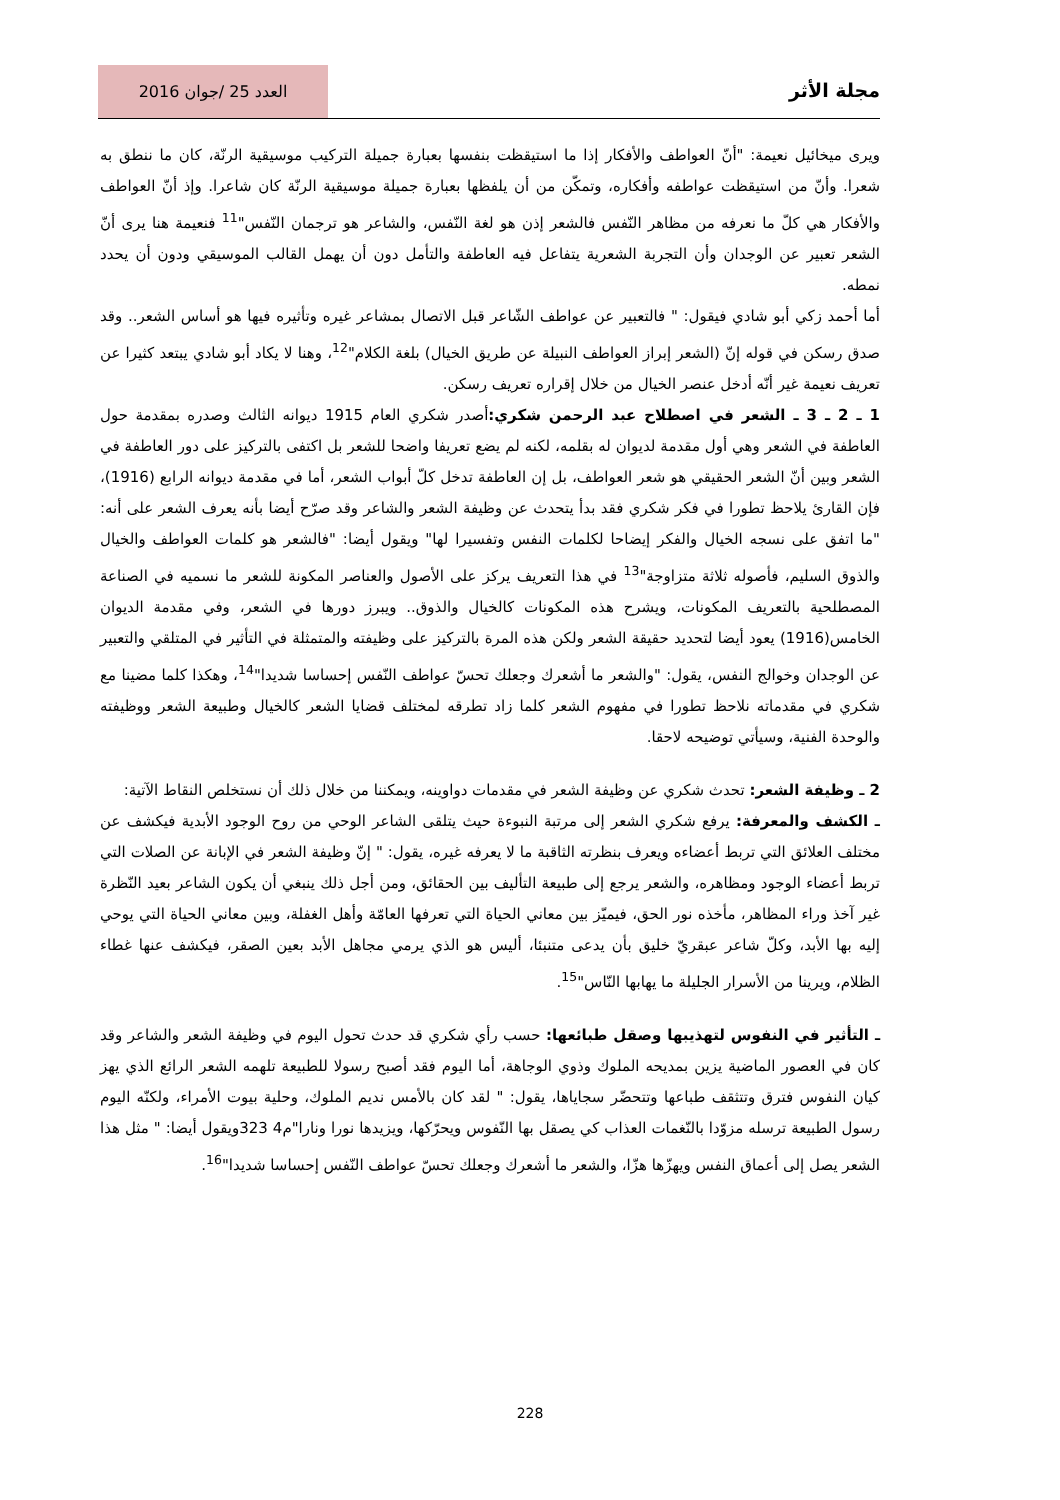مجلة الأثر
العدد 25 /جوان 2016
ويرى ميخائيل نعيمة: "أنّ العواطف والأفكار إذا ما استيقظت بنفسها بعبارة جميلة التركيب موسيقية الرنّة، كان ما ننطق به شعرا. وأنّ من استيقظت عواطفه وأفكاره، وتمكّن من أن يلفظها بعبارة جميلة موسيقية الرنّة كان شاعرا. وإذ أنّ العواطف والأفكار هي كلّ ما نعرفه من مظاهر النّفس فالشعر إذن هو لغة النّفس، والشاعر هو ترجمان النّفس"<sup>11</sup> فنعيمة هنا يرى أنّ الشعر تعبير عن الوجدان وأن التجربة الشعرية يتفاعل فيه العاطفة والتأمل دون أن يهمل القالب الموسيقي ودون أن يحدد نمطه.
أما أحمد زكي أبو شادي فيقول: " فالتعبير عن عواطف الشّاعر قبل الاتصال بمشاعر غيره وتأثيره فيها هو أساس الشعر.. وقد صدق رسكن في قوله إنّ (الشعر إبراز العواطف النبيلة عن طريق الخيال) بلغة الكلام"<sup>12</sup>، وهنا لا يكاد أبو شادي يبتعد كثيرا عن تعريف نعيمة غير أنّه أدخل عنصر الخيال من خلال إقراره تعريف رسكن.
1 ـ 2 ـ 3 ـ الشعر في اصطلاح عبد الرحمن شكري: أصدر شكري العام 1915 ديوانه الثالث وصدره بمقدمة حول العاطفة في الشعر وهي أول مقدمة لديوان له بقلمه، لكنه لم يضع تعريفا واضحا للشعر بل اكتفى بالتركيز على دور العاطفة في الشعر وبين أنّ الشعر الحقيقي هو شعر العواطف، بل إن العاطفة تدخل كلّ أبواب الشعر، أما في مقدمة ديوانه الرابع (1916)، فإن القارئ يلاحظ تطورا في فكر شكري فقد بدأ يتحدث عن وظيفة الشعر والشاعر وقد صرّح أيضا بأنه يعرف الشعر على أنه: "ما اتفق على نسجه الخيال والفكر إيضاحا لكلمات النفس وتفسيرا لها" ويقول أيضا: "فالشعر هو كلمات العواطف والخيال والذوق السليم، فأصوله ثلاثة متزاوجة"<sup>13</sup> في هذا التعريف يركز على الأصول والعناصر المكونة للشعر ما نسميه في الصناعة المصطلحية بالتعريف المكونات، ويشرح هذه المكونات كالخيال والذوق.. ويبرز دورها في الشعر، وفي مقدمة الديوان الخامس(1916) يعود أيضا لتحديد حقيقة الشعر ولكن هذه المرة بالتركيز على وظيفته والمتمثلة في التأثير في المتلقي والتعبير عن الوجدان وخوالج النفس، يقول: "والشعر ما أشعرك وجعلك تحسّ عواطف النّفس إحساسا شديدا"<sup>14</sup>، وهكذا كلما مضينا مع شكري في مقدماته نلاحظ تطورا في مفهوم الشعر كلما زاد تطرقه لمختلف قضايا الشعر كالخيال وطبيعة الشعر ووظيفته والوحدة الفنية، وسيأتي توضيحه لاحقا.
2 ـ وظيفة الشعر: تحدث شكري عن وظيفة الشعر في مقدمات دواوينه، ويمكننا من خلال ذلك أن نستخلص النقاط الآتية:
ـ الكشف والمعرفة: يرفع شكري الشعر إلى مرتبة النبوءة حيث يتلقى الشاعر الوحي من روح الوجود الأبدية فيكشف عن مختلف العلائق التي تربط أعضاءه ويعرف بنظرته الثاقبة ما لا يعرفه غيره، يقول: " إنّ وظيفة الشعر في الإبانة عن الصلات التي تربط أعضاء الوجود ومظاهره، والشعر يرجع إلى طبيعة التأليف بين الحقائق، ومن أجل ذلك ينبغي أن يكون الشاعر بعيد النّظرة غير آخذ وراء المظاهر، مأخذه نور الحق، فيميّز بين معاني الحياة التي تعرفها العامّة وأهل الغفلة، وبين معاني الحياة التي يوحي إليه بها الأبد، وكلّ شاعر عبقريّ خليق بأن يدعى متنبئا، أليس هو الذي يرمي مجاهل الأبد بعين الصقر، فيكشف عنها غطاء الظلام، ويرينا من الأسرار الجليلة ما يهابها النّاس"<sup>15</sup>.
ـ التأثير في النفوس لتهذيبها وصقل طبائعها: حسب رأي شكري قد حدث تحول اليوم في وظيفة الشعر والشاعر وقد كان في العصور الماضية يزين بمديحه الملوك وذوي الوجاهة، أما اليوم فقد أصبح رسولا للطبيعة تلهمه الشعر الرائع الذي يهز كيان النفوس فترق وتتثقف طباعها وتتحضّر سجاياها، يقول: " لقد كان بالأمس نديم الملوك، وحلية بيوت الأمراء، ولكنّه اليوم رسول الطبيعة ترسله مزوّدا بالنّغمات العذاب كي يصقل بها النّفوس ويحرّكها، ويزيدها نورا ونارا"م4 323ويقول أيضا: " مثل هذا الشعر يصل إلى أعماق النفس ويهزّها هزّا، والشعر ما أشعرك وجعلك تحسّ عواطف النّفس إحساسا شديدا"<sup>16</sup>.
228